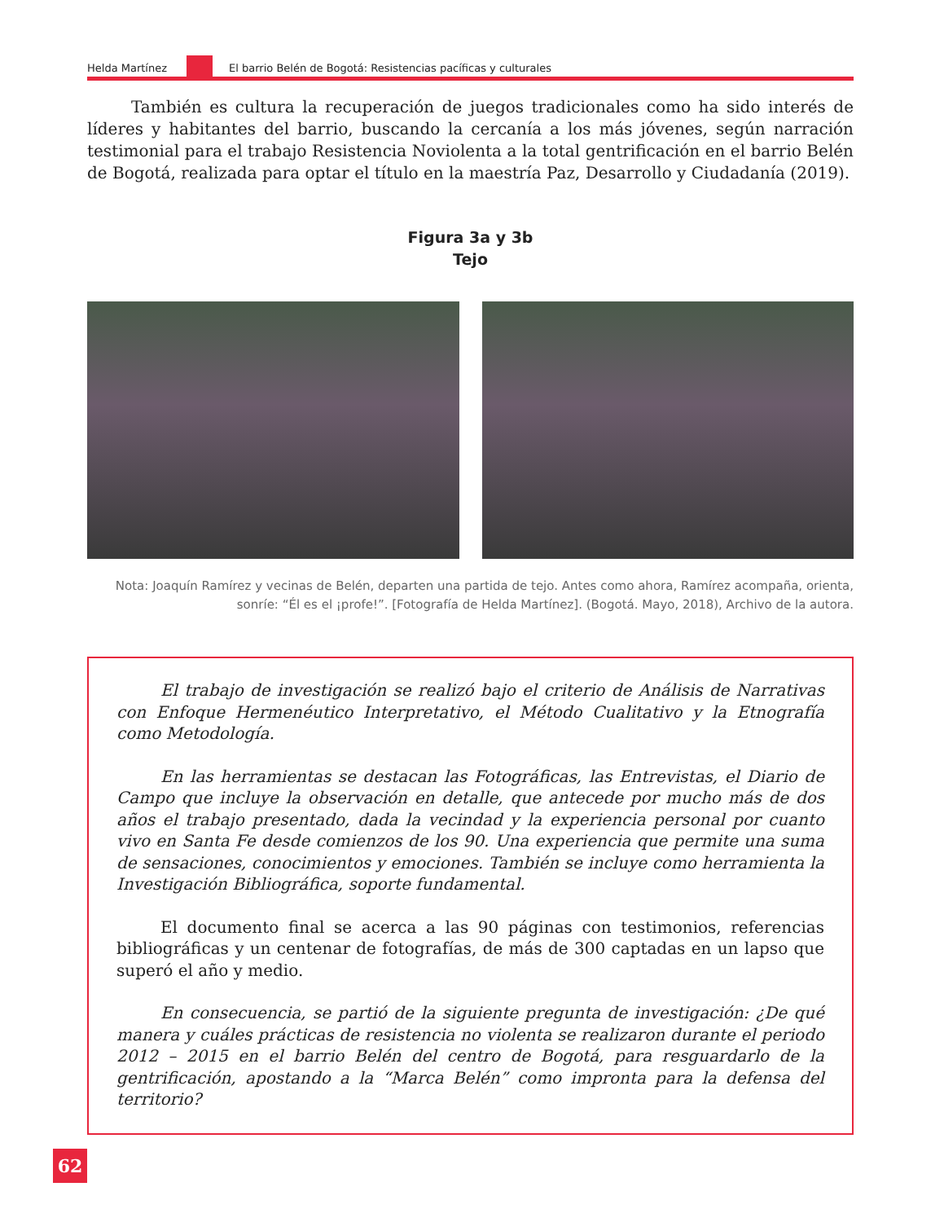Helda Martínez
El barrio Belén de Bogotá: Resistencias pacíficas y culturales
También es cultura la recuperación de juegos tradicionales como ha sido interés de líderes y habitantes del barrio, buscando la cercanía a los más jóvenes, según narración testimonial para el trabajo Resistencia Noviolenta a la total gentrificación en el barrio Belén de Bogotá, realizada para optar el título en la maestría Paz, Desarrollo y Ciudadanía (2019).
Figura 3a y 3b
Tejo
Nota: Joaquín Ramírez y vecinas de Belén, departen una partida de tejo. Antes como ahora, Ramírez acompaña, orienta, sonríe: “Él es el ¡profe!”. [Fotografía de Helda Martínez]. (Bogotá. Mayo, 2018), Archivo de la autora.
El trabajo de investigación se realizó bajo el criterio de Análisis de Narrativas con Enfoque Hermenéutico Interpretativo, el Método Cualitativo y la Etnografía como Metodología.
En las herramientas se destacan las Fotográficas, las Entrevistas, el Diario de Campo que incluye la observación en detalle, que antecede por mucho más de dos años el trabajo presentado, dada la vecindad y la experiencia personal por cuanto vivo en Santa Fe desde comienzos de los 90. Una experiencia que permite una suma de sensaciones, conocimientos y emociones. También se incluye como herramienta la Investigación Bibliográfica, soporte fundamental.
El documento final se acerca a las 90 páginas con testimonios, referencias bibliográficas y un centenar de fotografías, de más de 300 captadas en un lapso que superó el año y medio.
En consecuencia, se partió de la siguiente pregunta de investigación: ¿De qué manera y cuáles prácticas de resistencia no violenta se realizaron durante el periodo 2012 – 2015 en el barrio Belén del centro de Bogotá, para resguardarlo de la gentrificación, apostando a la “Marca Belén” como impronta para la defensa del territorio?
62